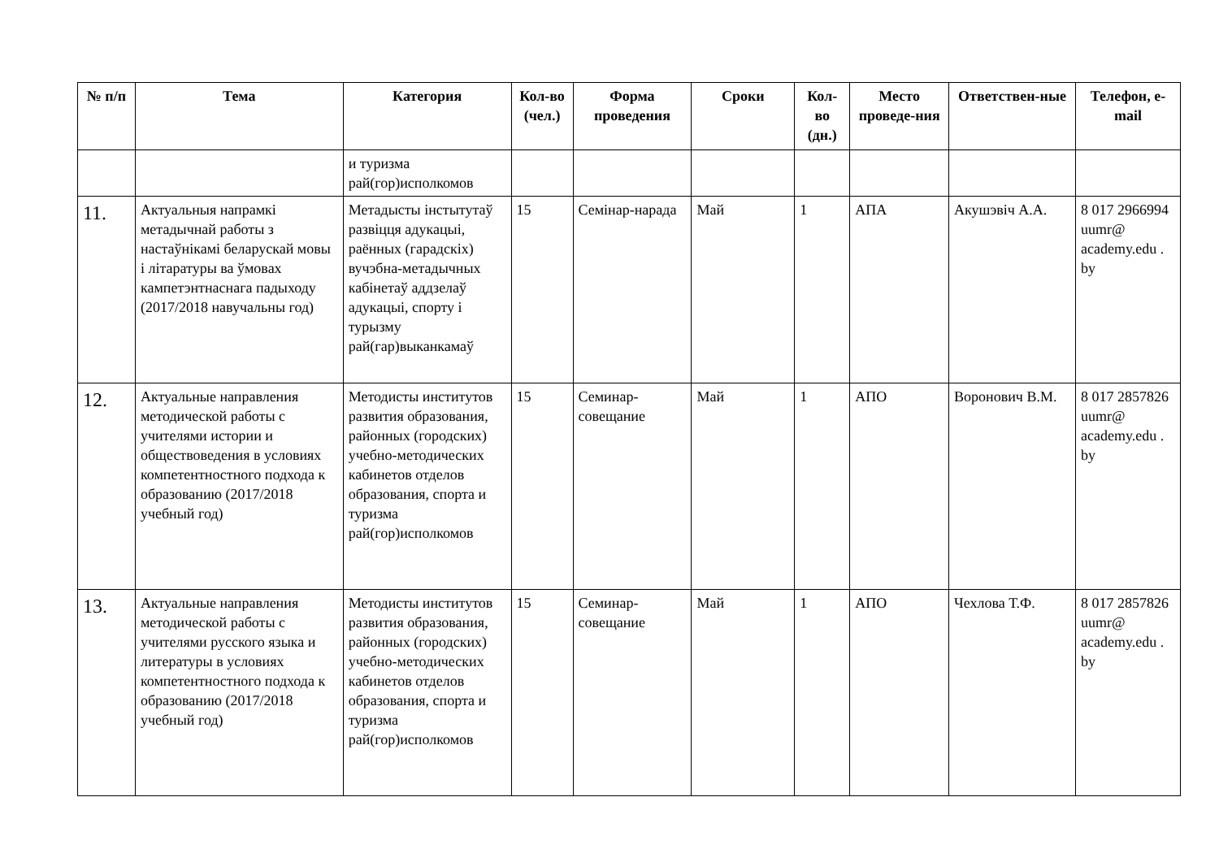| № п/п | Тема | Категория | Кол-во (чел.) | Форма проведения | Сроки | Кол-во (дн.) | Место проведе-ния | Ответствен-ные | Телефон, e-mail |
| --- | --- | --- | --- | --- | --- | --- | --- | --- | --- |
| | | и туризма рай(гор)исполкомов | | | | | | | |
| 11. | Актуальныя напрамкі метадычнай работы з настаўнікамі беларускай мовы і літаратуры ва ўмовах кампетэнтнаснага падыходу (2017/2018 навучальны год) | Метадысты інстытутаў развіцця адукацыі, раённых (гарадскіх) вучэбна-метадычных кабінетаў аддзелаў адукацыі, спорту і турызму рай(гар)выканкамаў | 15 | Семінар-нарада | Май | 1 | АПА | Акушэвіч А.А. | 8 017 2966994 uumr@ academy.edu . by |
| 12. | Актуальные направления методической работы с учителями истории и обществоведения в условиях компетентностного подхода к образованию (2017/2018 учебный год) | Методисты институтов развития образования, районных (городских) учебно-методических кабинетов отделов образования, спорта и туризма рай(гор)исполкомов | 15 | Семинар-совещание | Май | 1 | АПО | Воронович В.М. | 8 017 2857826 uumr@ academy.edu . by |
| 13. | Актуальные направления методической работы с учителями русского языка и литературы в условиях компетентностного подхода к образованию (2017/2018 учебный год) | Методисты институтов развития образования, районных (городских) учебно-методических кабинетов отделов образования, спорта и туризма рай(гор)исполкомов | 15 | Семинар-совещание | Май | 1 | АПО | Чехлова Т.Ф. | 8 017 2857826 uumr@ academy.edu . by |